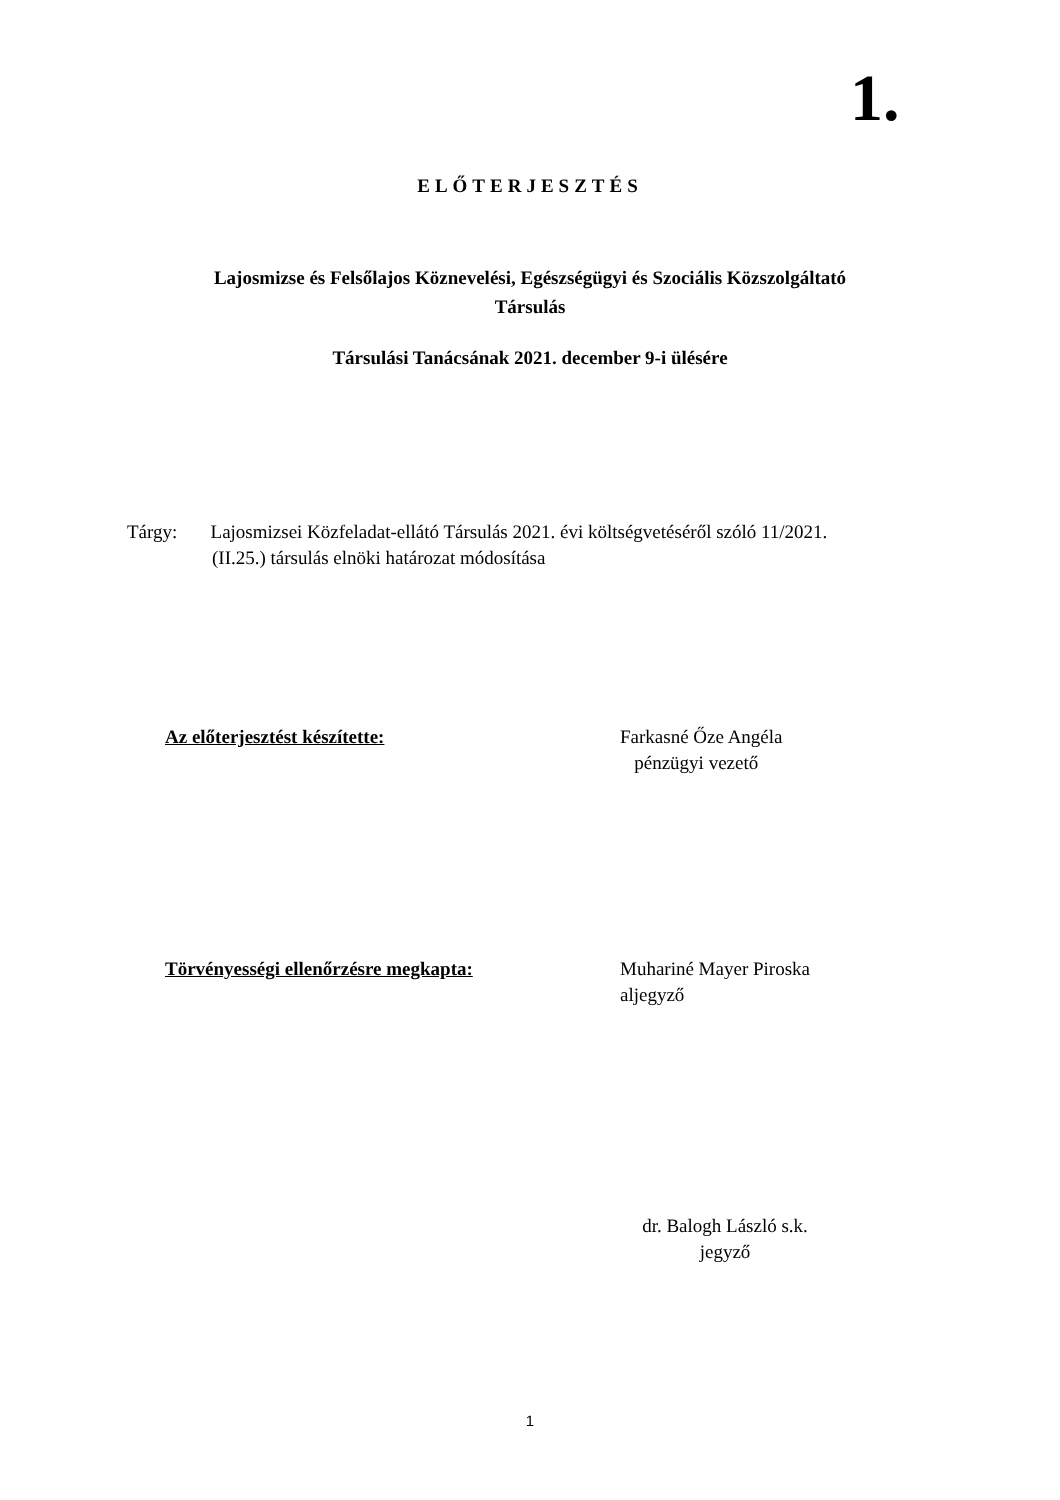1.
ELŐTERJESZTÉS
Lajosmizse és Felsőlajos Köznevelési, Egészségügyi és Szociális Közszolgáltató
Társulás
Társulási Tanácsának 2021. december 9-i ülésére
Tárgy: Lajosmizsei Közfeladat-ellátó Társulás 2021. évi költségvetéséről szóló 11/2021.
(II.25.) társulás elnöki határozat módosítása
Az előterjesztést készítette: Farkasné Őze Angéla
pénzügyi vezető
Törvényességi ellenőrzésre megkapta: Muhariné Mayer Piroska
aljegyző
dr. Balogh László s.k.
jegyző
1